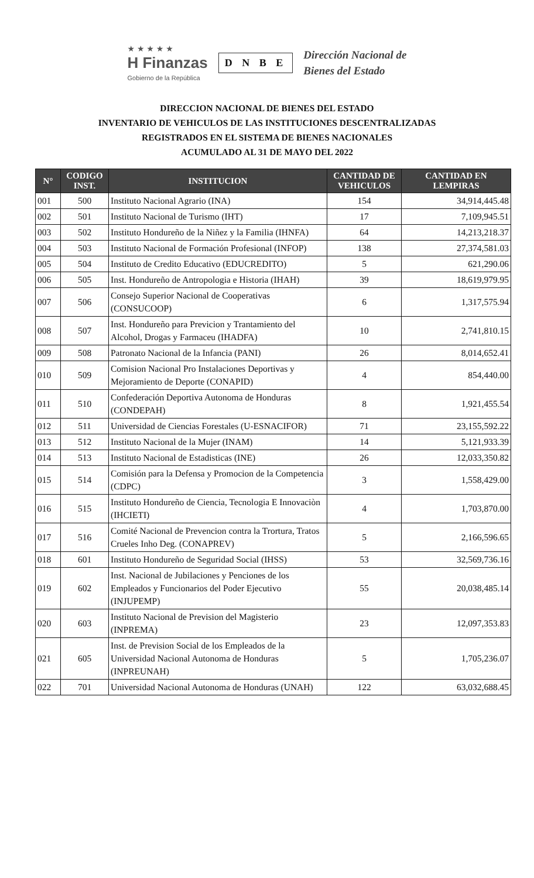★ ★ ★ ★ ★
H Finanzas
Gobierno de la República
D N B E
Dirección Nacional de
Bienes del Estado
DIRECCION NACIONAL DE BIENES DEL ESTADO
INVENTARIO DE VEHICULOS DE LAS INSTITUCIONES DESCENTRALIZADAS
REGISTRADOS EN EL SISTEMA DE BIENES NACIONALES
ACUMULADO AL 31 DE MAYO DEL 2022
| N° | CODIGO INST. | INSTITUCION | CANTIDAD DE VEHICULOS | CANTIDAD EN LEMPIRAS |
| --- | --- | --- | --- | --- |
| 001 | 500 | Instituto Nacional Agrario (INA) | 154 | 34,914,445.48 |
| 002 | 501 | Instituto Nacional de Turismo (IHT) | 17 | 7,109,945.51 |
| 003 | 502 | Instituto Hondureño de la Niñez y la Familia (IHNFA) | 64 | 14,213,218.37 |
| 004 | 503 | Instituto Nacional de Formación Profesional (INFOP) | 138 | 27,374,581.03 |
| 005 | 504 | Instituto de Credito Educativo (EDUCREDITO) | 5 | 621,290.06 |
| 006 | 505 | Inst. Hondureño de Antropologia e Historia (IHAH) | 39 | 18,619,979.95 |
| 007 | 506 | Consejo Superior Nacional de Cooperativas (CONSUCOOP) | 6 | 1,317,575.94 |
| 008 | 507 | Inst. Hondureño para Previcion y Trantamiento del Alcohol, Drogas y Farmaceu (IHADFA) | 10 | 2,741,810.15 |
| 009 | 508 | Patronato Nacional de la Infancia (PANI) | 26 | 8,014,652.41 |
| 010 | 509 | Comision Nacional Pro Instalaciones Deportivas y Mejoramiento de Deporte (CONAPID) | 4 | 854,440.00 |
| 011 | 510 | Confederación Deportiva Autonoma de Honduras (CONDEPAH) | 8 | 1,921,455.54 |
| 012 | 511 | Universidad de Ciencias Forestales (U-ESNACIFOR) | 71 | 23,155,592.22 |
| 013 | 512 | Instituto Nacional de la Mujer (INAM) | 14 | 5,121,933.39 |
| 014 | 513 | Instituto Nacional de Estadisticas (INE) | 26 | 12,033,350.82 |
| 015 | 514 | Comisión para la Defensa y Promocion de la Competencia (CDPC) | 3 | 1,558,429.00 |
| 016 | 515 | Instituto Hondureño de Ciencia, Tecnologia E Innovaciòn (IHCIETI) | 4 | 1,703,870.00 |
| 017 | 516 | Comité Nacional de Prevencion contra la Trortura, Tratos Crueles Inho Deg. (CONAPREV) | 5 | 2,166,596.65 |
| 018 | 601 | Instituto Hondureño de Seguridad Social (IHSS) | 53 | 32,569,736.16 |
| 019 | 602 | Inst. Nacional de Jubilaciones y Penciones de los Empleados y Funcionarios del Poder Ejecutivo (INJUPEMP) | 55 | 20,038,485.14 |
| 020 | 603 | Instituto Nacional de Prevision del Magisterio (INPREMA) | 23 | 12,097,353.83 |
| 021 | 605 | Inst. de Prevision Social de los Empleados de la Universidad Nacional Autonoma de Honduras (INPREUNAH) | 5 | 1,705,236.07 |
| 022 | 701 | Universidad Nacional Autonoma de Honduras (UNAH) | 122 | 63,032,688.45 |